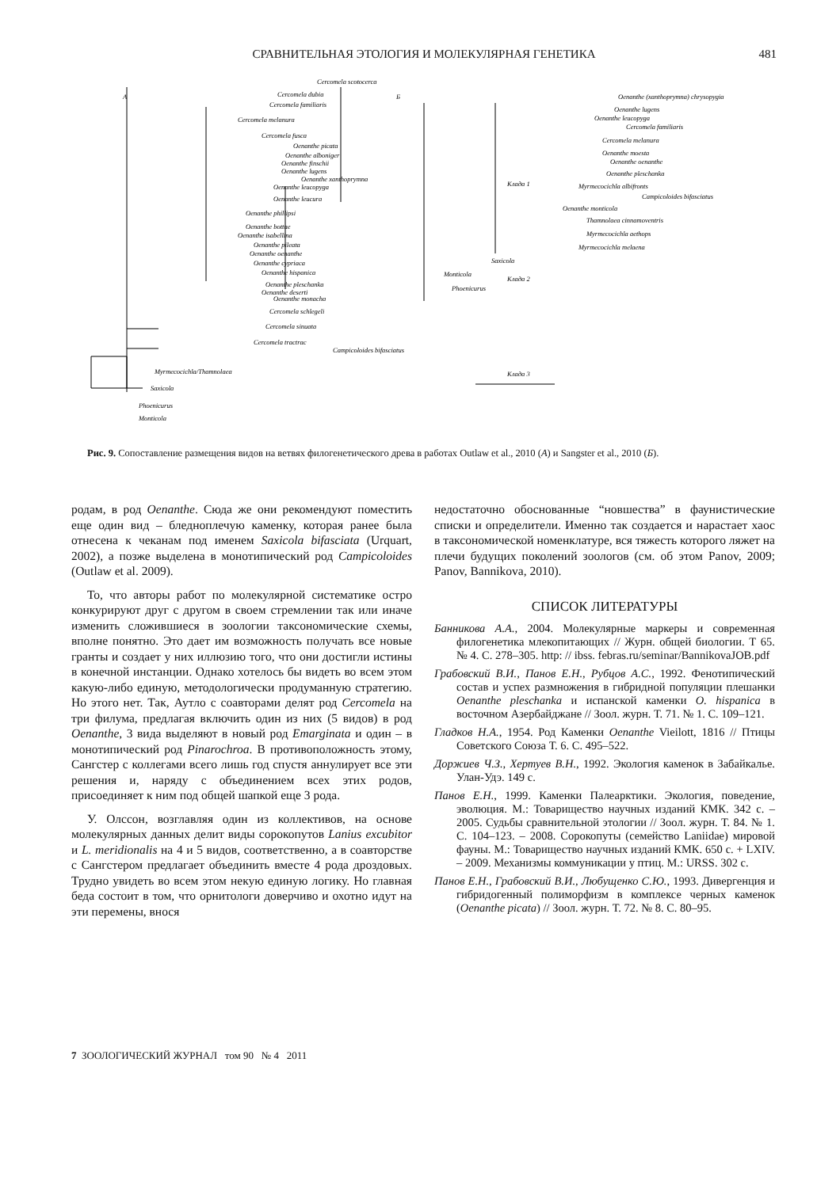СРАВНИТЕЛЬНАЯ ЭТОЛОГИЯ И МОЛЕКУЛЯРНАЯ ГЕНЕТИКА
481
А
Б
Cercomela scotocerca
Cercomela dubia
Cercomela familiaris
Cercomela melanura
Cercomela fusca
Oenanthe picata
Oenanthe alboniger
Oenanthe finschii
Oenanthe lugens
Oenanthe xanthoprymna
Oenanthe leucopyga
Oenanthe leucura
Oenanthe phillipsi
Oenanthe bottae
Oenanthe isabellina
Oenanthe pileata
Oenanthe oenanthe
Oenanthe cypriaca
Oenanthe hispanica
Oenanthe pleschanka
Oenanthe deserti
Oenanthe monacha
Cercomela schlegeli
Cercomela sinuata
Cercomela tractrac
Campicoloides bifasciatus
Myrmecocichla/Thamnolaea
Saxicola
Phoenicurus
Monticola
Клада 1
Клада 2
Клада 3
Oenanthe (xanthoprymna) chrysopygia
Oenanthe lugens
Oenanthe leucopyga
Cercomela familiaris
Cercomela melanura
Oenanthe moesta
Oenanthe oenanthe
Oenanthe pleschanka
Myrmecocichla albifronts
Campicoloides bifasciatus
Oenanthe monticola
Thamnolaea cinnamoventris
Myrmecocichla aethops
Myrmecocichla melaena
Saxicola
Monticola
Phoenicurus
Рис. 9. Сопоставление размещения видов на ветвях филогенетического древа в работах Outlaw et al., 2010 (А) и Sangster et al., 2010 (Б).
родам, в род Oenanthe. Сюда же они рекомендуют поместить еще один вид – бледноплечую каменку, которая ранее была отнесена к чеканам под именем Saxicola bifasciata (Urquart, 2002), а позже выделена в монотипический род Campicoloides (Outlaw et al. 2009).
То, что авторы работ по молекулярной систематике остро конкурируют друг с другом в своем стремлении так или иначе изменить сложившиеся в зоологии таксономические схемы, вполне понятно. Это дает им возможность получать все новые гранты и создает у них иллюзию того, что они достигли истины в конечной инстанции. Однако хотелось бы видеть во всем этом какую-либо единую, методологически продуманную стратегию. Но этого нет. Так, Аутло с соавторами делят род Cercomela на три филума, предлагая включить один из них (5 видов) в род Oenanthe, 3 вида выделяют в новый род Emarginata и один – в монотипический род Pinarochroa. В противоположность этому, Сангстер с коллегами всего лишь год спустя аннулирует все эти решения и, наряду с объединением всех этих родов, присоединяет к ним под общей шапкой еще 3 рода.
У. Олссон, возглавляя один из коллективов, на основе молекулярных данных делит виды сорокопутов Lanius excubitor и L. meridionalis на 4 и 5 видов, соответственно, а в соавторстве с Сангстером предлагает объединить вместе 4 рода дроздовых. Трудно увидеть во всем этом некую единую логику. Но главная беда состоит в том, что орнитологи доверчиво и охотно идут на эти перемены, внося
недостаточно обоснованные “новшества” в фаунистические списки и определители. Именно так создается и нарастает хаос в таксономической номенклатуре, вся тяжесть которого ляжет на плечи будущих поколений зоологов (см. об этом Panov, 2009; Panov, Bannikova, 2010).
СПИСОК ЛИТЕРАТУРЫ
Банникова А.А., 2004. Молекулярные маркеры и современная филогенетика млекопитающих // Журн. общей биологии. Т 65. № 4. С. 278–305. http: // ibss. febras.ru/seminar/BannikovaJOB.pdf
Грабовский В.И., Панов Е.Н., Рубцов А.С., 1992. Фенотипический состав и успех размножения в гибридной популяции плешанки Oenanthe pleschanka и испанской каменки O. hispanica в восточном Азербайджане // Зоол. журн. Т. 71. № 1. С. 109–121.
Гладков Н.А., 1954. Род Каменки Oenanthe Vieilott, 1816 // Птицы Советского Союза Т. 6. С. 495–522.
Доржиев Ч.З., Хертуев В.Н., 1992. Экология каменок в Забайкалье. Улан-Удэ. 149 с.
Панов Е.Н., 1999. Каменки Палеарктики. Экология, поведение, эволюция. М.: Товарищество научных изданий КМК. 342 с. – 2005. Судьбы сравнительной этологии // Зоол. журн. Т. 84. № 1. С. 104–123. – 2008. Сорокопуты (семейство Laniidae) мировой фауны. М.: Товарищество научных изданий КМК. 650 с. + LXIV. – 2009. Механизмы коммуникации у птиц. М.: URSS. 302 с.
Панов Е.Н., Грабовский В.И., Любущенко С.Ю., 1993. Дивергенция и гибридогенный полиморфизм в комплексе черных каменок (Oenanthe picata) // Зоол. журн. Т. 72. № 8. С. 80–95.
7 ЗООЛОГИЧЕСКИЙ ЖУРНАЛ том 90 № 4 2011